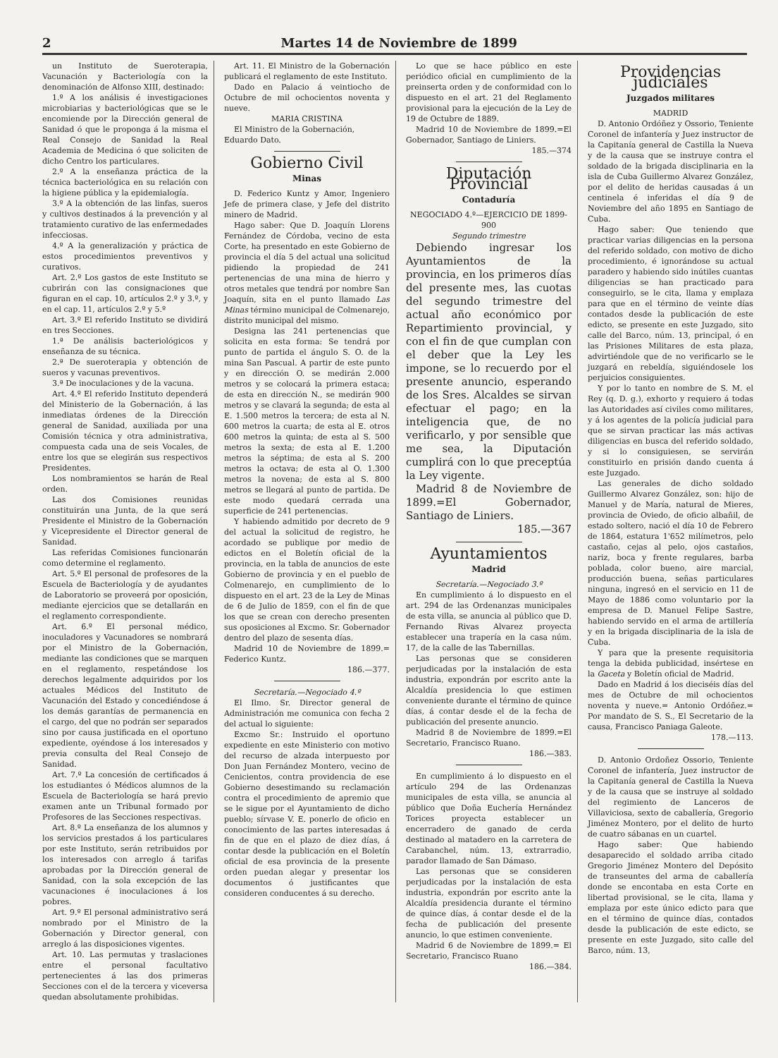2 Martes 14 de Noviembre de 1899
un Instituto de Sueroterapia, Vacunación y Bacteriología con la denominación de Alfonso XIII, destinado:
1.º A los análisis é investigaciones microbiarias y bacteriológicas que se le encomiende por la Dirección general de Sanidad ó que le proponga á la misma el Real Consejo de Sanidad la Real Academia de Medicina ó que soliciten de dicho Centro los particulares.
2.º A la enseñanza práctica de la técnica bacteriológica en su relación con la higiene pública y la epidemialogía.
3.º A la obtención de las linfas, sueros y cultivos destinados á la prevención y al tratamiento curativo de las enfermedades infecciosas.
4.º A la generalización y práctica de estos procedimientos preventivos y curativos.
Art. 2.º Los gastos de este Instituto se cubrirán con las consignaciones que figuran en el cap. 10, artículos 2.º y 3.º, y en el cap. 11, artículos 2.º y 5.º
Art. 3.º El referido Instituto se dividirá en tres Secciones.
1.ª De análisis bacteriológicos y enseñanza de su técnica.
2.ª De sueroterapia y obtención de sueros y vacunas preventivos.
3.ª De inoculaciones y de la vacuna.
Art. 4.º El referido Instituto dependerá del Ministerio de la Gobernación, á las inmediatas órdenes de la Dirección general de Sanidad, auxiliada por una Comisión técnica y otra administrativa, compuesta cada una de seis Vocales, de entre los que se elegirán sus respectivos Presidentes.
Los nombramientos se harán de Real orden.
Las dos Comisiones reunidas constituirán una Junta, de la que será Presidente el Ministro de la Gobernación y Vicepresidente el Director general de Sanidad.
Las referidas Comisiones funcionarán como determine el reglamento.
Art. 5.º El personal de profesores de la Escuela de Bacteriología y de ayudantes de Laboratorio se proveerá por oposición, mediante ejercicios que se detallarán en el reglamento correspondiente.
Art. 6.º El personal médico, inoculadores y Vacunadores se nombrará por el Ministro de la Gobernación, mediante las condiciones que se marquen en el reglamento, respetándose los derechos legalmente adquiridos por los actuales Médicos del Instituto de Vacunación del Estado y concediéndose á los demás garantías de permanencia en el cargo, del que no podrán ser separados sino por causa justificada en el oportuno expediente, oyéndose á los interesados y previa consulta del Real Consejo de Sanidad.
Art. 7.º La concesión de certificados á los estudiantes ó Médicos alumnos de la Escuela de Bacteriología se hará previo examen ante un Tribunal formado por Profesores de las Secciones respectivas.
Art. 8.º La enseñanza de los alumnos y los servicios prestados á los particulares por este Instituto, serán retribuidos por los interesados con arreglo á tarifas aprobadas por la Dirección general de Sanidad, con la sola excepción de las vacunaciones é inoculaciones á los pobres.
Art. 9.º El personal administrativo será nombrado por el Ministro de la Gobernación y Director general, con arreglo á las disposiciones vigentes.
Art. 10. Las permutas y traslaciones entre el personal facultativo pertenecientes á las dos primeras Secciones con el de la tercera y viceversa quedan absolutamente prohibidas.
Art. 11. El Ministro de la Gobernación publicará el reglamento de este Instituto.
Dado en Palacio á veintiocho de Octubre de mil ochocientos noventa y nueve.
MARIA CRISTINA
El Ministro de la Gobernación,
Eduardo Dato.
Gobierno Civil
Minas
D. Federico Kuntz y Amor, Ingeniero Jefe de primera clase, y Jefe del distrito minero de Madrid.
Hago saber: Que D. Joaquín Llorens Fernández de Córdoba, vecino de esta Corte, ha presentado en este Gobierno de provincia el día 5 del actual una solicitud pidiendo la propiedad de 241 pertenencias de una mina de hierro y otros metales que tendrá por nombre San Joaquín, sita en el punto llamado Las Minas término municipal de Colmenarejo, distrito municipal del mismo.
Designa las 241 pertenencias que solicita en esta forma: Se tendrá por punto de partida el ángulo S. O. de la mina San Pascual. A partir de este punto y en dirección O. se medirán 2.000 metros y se colocará la primera estaca; de esta en dirección N., se medirán 900 metros y se clavará la segunda; de esta al E. 1.500 metros la tercera; de esta al N. 600 metros la cuarta; de esta al E. otros 600 metros la quinta; de esta al S. 500 metros la sexta; de esta al E. 1.200 metros la séptima; de esta al S. 200 metros la octava; de esta al O. 1.300 metros la novena; de esta al S. 800 metros se llegará al punto de partida. De este modo quedará cerrada una superficie de 241 pertenencias.
Y habiendo admitido por decreto de 9 del actual la solicitud de registro, he acordado se publique por medio de edictos en el Boletín oficial de la provincia, en la tabla de anuncios de este Gobierno de provincia y en el pueblo de Colmenarejo, en cumplimiento de lo dispuesto en el art. 23 de la Ley de Minas de 6 de Julio de 1859, con el fin de que los que se crean con derecho presenten sus oposiciones al Excmo. Sr. Gobernador dentro del plazo de sesenta días.
Madrid 10 de Noviembre de 1899.= Federico Kuntz.
186.—377.
Secretaría.—Negociado 4.º
El Ilmo. Sr. Director general de Administración me comunica con fecha 2 del actual lo siguiente:
Excmo Sr.: Instruido el oportuno expediente en este Ministerio con motivo del recurso de alzada interpuesto por Don Juan Fernández Montero, vecino de Cenicientos, contra providencia de ese Gobierno desestimando su reclamación contra el procedimiento de apremio que se le sigue por el Ayuntamiento de dicho pueblo; sírvase V. E. ponerlo de oficio en conocimiento de las partes interesadas á fin de que en el plazo de diez días, á contar desde la publicación en el Boletín oficial de esa provincia de la presente orden puedan alegar y presentar los documentos ó justificantes que consideren conducentes á su derecho.
Lo que se hace público en este periódico oficial en cumplimiento de la preinserta orden y de conformidad con lo dispuesto en el art. 21 del Reglamento provisional para la ejecución de la Ley de 19 de Octubre de 1889.
Madrid 10 de Noviembre de 1899.=El Gobernador, Santiago de Liniers.
185.—374
Diputación Provincial
Contaduría
NEGOCIADO 4.º—EJERCICIO DE 1899-900
Segundo trimestre
Debiendo ingresar los Ayuntamientos de la provincia, en los primeros días del presente mes, las cuotas del segundo trimestre del actual año económico por Repartimiento provincial, y con el fin de que cumplan con el deber que la Ley les impone, se lo recuerdo por el presente anuncio, esperando de los Sres. Alcaldes se sirvan efectuar el pago; en la inteligencia que, de no verificarlo, y por sensible que me sea, la Diputación cumplirá con lo que preceptúa la Ley vigente.
Madrid 8 de Noviembre de 1899.=El Gobernador, Santiago de Liniers.
185.—367
Ayuntamientos
Madrid
Secretaría.—Negociado 3.º
En cumplimiento á lo dispuesto en el art. 294 de las Ordenanzas municipales de esta villa, se anuncia al público que D. Fernando Rivas Alvarez proyecta establecer una trapería en la casa núm. 17, de la calle de las Tabernillas.
Las personas que se consideren perjudicadas por la instalación de esta industria, expondrán por escrito ante la Alcaldía presidencia lo que estimen conveniente durante el término de quince días, á contar desde el de la fecha de publicación del presente anuncio.
Madrid 8 de Noviembre de 1899.=El Secretario, Francisco Ruano.
186.—383.
En cumplimiento á lo dispuesto en el artículo 294 de las Ordenanzas municipales de esta villa, se anuncia al público que Doña Euchería Hernández Torices proyecta establecer un encerradero de ganado de cerda destinado al matadero en la carretera de Carabanchel, núm. 13, extrarradio, parador llamado de San Dámaso.
Las personas que se consideren perjudicadas por la instalación de esta industria, expondrán por escrito ante la Alcaldía presidencia durante el término de quince días, á contar desde el de la fecha de publicación del presente anuncio, lo que estimen conveniente.
Madrid 6 de Noviembre de 1899.= El Secretario, Francisco Ruano
186.—384.
Providencias judiciales
Juzgados militares
MADRID
D. Antonio Ordóñez y Ossorio, Teniente Coronel de infantería y Juez instructor de la Capitanía general de Castilla la Nueva y de la causa que se instruye contra el soldado de la brigada disciplinaria en la isla de Cuba Guillermo Alvarez González, por el delito de heridas causadas á un centinela é inferidas el día 9 de Noviembre del año 1895 en Santiago de Cuba.
Hago saber: Que teniendo que practicar varias diligencias en la persona del referido soldado, con motivo de dicho procedimiento, é ignorándose su actual paradero y habiendo sido inútiles cuantas diligencias se han practicado para conseguirlo, se le cita, llama y emplaza para que en el término de veinte días contados desde la publicación de este edicto, se presente en este Juzgado, sito calle del Barco, núm. 13, principal, ó en las Prisiones Militares de esta plaza, advirtiéndole que de no verificarlo se le juzgará en rebeldía, siguiéndosele los perjuicios consiguientes.
Y por lo tanto en nombre de S. M. el Rey (q. D. g.), exhorto y requiero á todas las Autoridades así civiles como militares, y á los agentes de la policía judicial para que se sirvan practicar las más activas diligencias en busca del referido soldado, y si lo consiguiesen, se servirán constituirlo en prisión dando cuenta á este Juzgado.
Las generales de dicho soldado Guillermo Alvarez González, son: hijo de Manuel y de María, natural de Mieres, provincia de Oviedo, de oficio albañil, de estado soltero, nació el día 10 de Febrero de 1864, estatura 1'652 milímetros, pelo castaño, cejas al pelo, ojos castaños, nariz, boca y frente regulares, barba poblada, color bueno, aire marcial, producción buena, señas particulares ninguna, ingresó en el servicio en 11 de Mayo de 1886 como voluntario por la empresa de D. Manuel Felipe Sastre, habiendo servido en el arma de artillería y en la brigada disciplinaria de la isla de Cuba.
Y para que la presente requisitoria tenga la debida publicidad, insértese en la Gaceta y Boletín oficial de Madrid.
Dado en Madrid á los dieciséis días del mes de Octubre de mil ochocientos noventa y nueve.= Antonio Ordóñez.= Por mandato de S. S., El Secretario de la causa, Francisco Paniaga Galeote.
178.—113.
D. Antonio Ordoñez Ossorio, Teniente Coronel de infantería, Juez instructor de la Capitanía general de Castilla la Nueva y de la causa que se instruye al soldado del regimiento de Lanceros de Villaviciosa, sexto de caballería, Gregorio Jiménez Montero, por el delito de hurto de cuatro sábanas en un cuartel.
Hago saber: Que habiendo desaparecido el soldado arriba citado Gregorio Jiménez Montero del Depósito de transeuntes del arma de caballería donde se encontaba en esta Corte en libertad provisional, se le cita, llama y emplaza por este único edicto para que en el término de quince días, contados desde la publicación de este edicto, se presente en este Juzgado, sito calle del Barco, núm. 13,